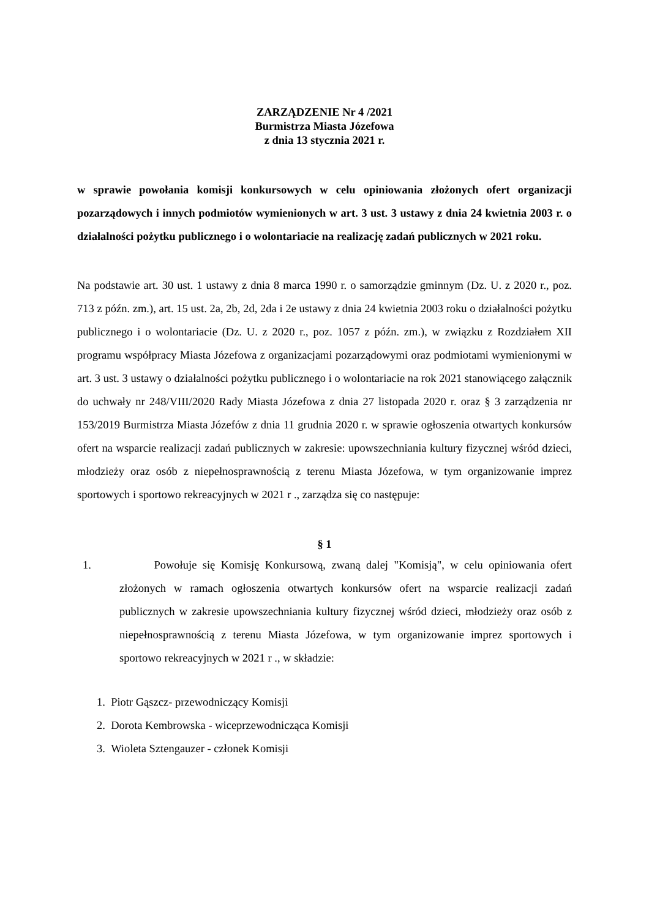ZARZĄDZENIE Nr 4 /2021
Burmistrza Miasta Józefowa
z dnia 13 stycznia 2021 r.
w sprawie powołania komisji konkursowych w celu opiniowania złożonych ofert organizacji pozarządowych i innych podmiotów wymienionych w art. 3 ust. 3 ustawy z dnia 24 kwietnia 2003 r. o działalności pożytku publicznego i o wolontariacie na realizację zadań publicznych w 2021 roku.
Na podstawie art. 30 ust. 1 ustawy z dnia 8 marca 1990 r. o samorządzie gminnym (Dz. U. z 2020 r., poz. 713 z późn. zm.), art. 15 ust. 2a, 2b, 2d, 2da i 2e ustawy z dnia 24 kwietnia 2003 roku o działalności pożytku publicznego i o wolontariacie (Dz. U. z 2020 r., poz. 1057 z późn. zm.), w związku z Rozdziałem XII programu współpracy Miasta Józefowa z organizacjami pozarządowymi oraz podmiotami wymienionymi w art. 3 ust. 3 ustawy o działalności pożytku publicznego i o wolontariacie na rok 2021 stanowiącego załącznik do uchwały nr 248/VIII/2020 Rady Miasta Józefowa z dnia 27 listopada 2020 r. oraz § 3 zarządzenia nr 153/2019 Burmistrza Miasta Józefów z dnia 11 grudnia 2020 r. w sprawie ogłoszenia otwartych konkursów ofert na wsparcie realizacji zadań publicznych w zakresie: upowszechniania kultury fizycznej wśród dzieci, młodzieży oraz osób z niepełnosprawnością z terenu Miasta Józefowa, w tym organizowanie imprez sportowych i sportowo rekreacyjnych w 2021 r ., zarządza się co następuje:
§ 1
1. Powołuje się Komisję Konkursową, zwaną dalej "Komisją", w celu opiniowania ofert złożonych w ramach ogłoszenia otwartych konkursów ofert na wsparcie realizacji zadań publicznych w zakresie upowszechniania kultury fizycznej wśród dzieci, młodzieży oraz osób z niepełnosprawnością z terenu Miasta Józefowa, w tym organizowanie imprez sportowych i sportowo rekreacyjnych w 2021 r ., w składzie:
1. Piotr Gąszcz- przewodniczący Komisji
2. Dorota Kembrowska - wiceprzewodnicząca Komisji
3. Wioleta Sztengauzer - członek Komisji